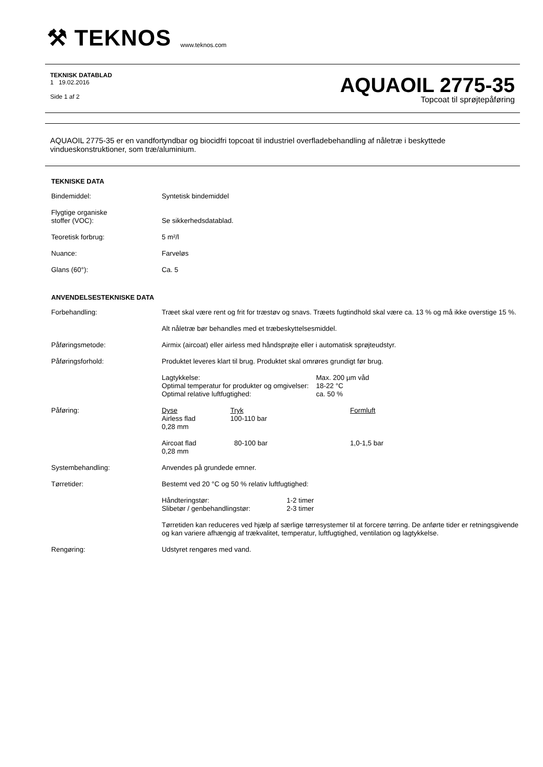⚒ TEKNOS www.teknos.com
TEKNISK DATABLAD
1 19.02.2016
Side 1 af 2
AQUAOIL 2775-35
Topcoat til sprøjtepåføring
AQUAOIL 2775-35 er en vandfortyndbar og biocidfri topcoat til industriel overfladebehandling af nåletræ i beskyttede vindueskonstruktioner, som træ/aluminium.
TEKNISKE DATA
| Bindemiddel: | Syntetisk bindemiddel |
| Flygtige organiske stoffer (VOC): | Se sikkerhedsdatablad. |
| Teoretisk forbrug: | 5 m²/l |
| Nuance: | Farveløs |
| Glans (60°): | Ca. 5 |
ANVENDELSESTEKNISKE DATA
| Forbehandling: | Træet skal være rent og frit for træstøv og snavs. Træets fugtindhold skal være ca. 13 % og må ikke overstige 15 %. Alt nåletræ bør behandles med et træbeskyttelsesmiddel. |
| Påføringsmetode: | Airmix (aircoat) eller airless med håndsprøjte eller i automatisk sprøjteudstyr. |
| Påføringsforhold: | Produktet leveres klart til brug. Produktet skal omrøres grundigt før brug. / Lagtykkelse: Optimal temperatur for produkter og omgivelser: Optimal relative luftfugtighed: / Max. 200 µm våd 18-22 °C ca. 50 % / |
| Påføring: | / Dyse / Tryk / Formluft / / Airless flad 0,28 mm / 100-110 bar / / / Aircoat flad 0,28 mm / 80-100 bar / 1,0-1,5 bar / |
| Systembehandling: | Anvendes på grundede emner. |
| Tørretider: | Bestemt ved 20 °C og 50 % relativ luftfugtighed: / Håndteringstør: Slibetør / genbehandlingstør: / 1-2 timer 2-3 timer / Tørretiden kan reduceres ved hjælp af særlige tørresystemer til at forcere tørring. De anførte tider er retningsgivende og kan variere afhængig af trækvalitet, temperatur, luftfugtighed, ventilation og lagtykkelse. |
| Rengøring: | Udstyret rengøres med vand. |